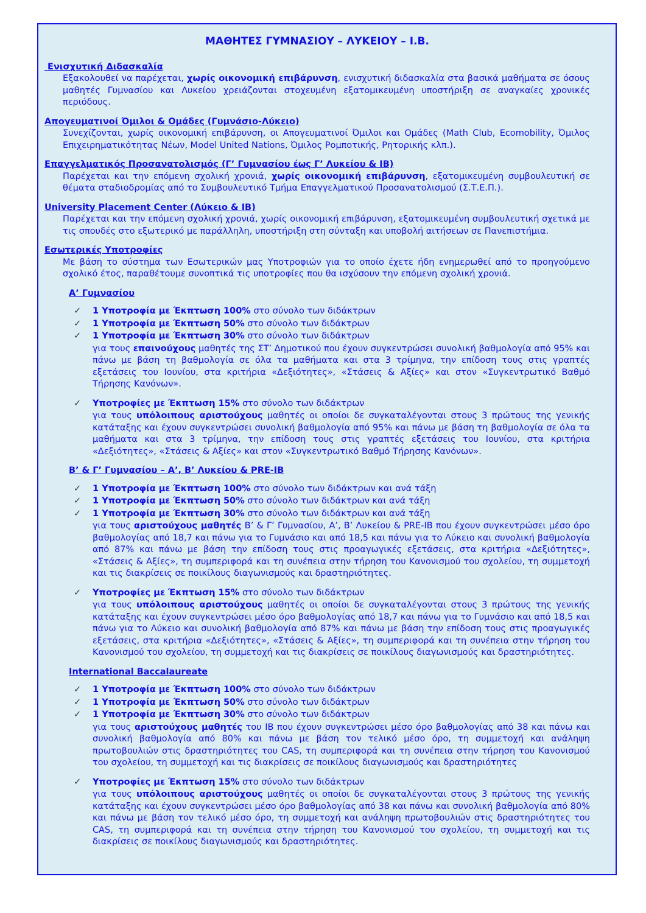ΜΑΘΗΤΕΣ ΓΥΜΝΑΣΙΟΥ – ΛΥΚΕΙΟΥ – I.B.
Ενισχυτική Διδασκαλία
Εξακολουθεί να παρέχεται, χωρίς οικονομική επιβάρυνση, ενισχυτική διδασκαλία στα βασικά μαθήματα σε όσους μαθητές Γυμνασίου και Λυκείου χρειάζονται στοχευμένη εξατομικευμένη υποστήριξη σε αναγκαίες χρονικές περιόδους.
Απογευματινοί Όμιλοι & Ομάδες (Γυμνάσιο-Λύκειο)
Συνεχίζονται, χωρίς οικονομική επιβάρυνση, οι Απογευματινοί Όμιλοι και Ομάδες (Math Club, Ecomobility, Όμιλος Επιχειρηματικότητας Νέων, Model United Nations, Όμιλος Ρομποτικής, Ρητορικής κλπ.).
Επαγγελματικός Προσανατολισμός (Γ’ Γυμνασίου έως Γ’ Λυκείου & ΙΒ)
Παρέχεται και την επόμενη σχολική χρονιά, χωρίς οικονομική επιβάρυνση, εξατομικευμένη συμβουλευτική σε θέματα σταδιοδρομίας από το Συμβουλευτικό Τμήμα Επαγγελματικού Προσανατολισμού (Σ.Τ.Ε.Π.).
University Placement Center (Λύκειο & ΙΒ)
Παρέχεται και την επόμενη σχολική χρονιά, χωρίς οικονομική επιβάρυνση, εξατομικευμένη συμβουλευτική σχετικά με τις σπουδές στο εξωτερικό με παράλληλη, υποστήριξη στη σύνταξη και υποβολή αιτήσεων σε Πανεπιστήμια.
Εσωτερικές Υποτροφίες
Με βάση το σύστημα των Εσωτερικών μας Υποτροφιών για το οποίο έχετε ήδη ενημερωθεί από το προηγούμενο σχολικό έτος, παραθέτουμε συνοπτικά τις υποτροφίες που θα ισχύσουν την επόμενη σχολική χρονιά.
Α’ Γυμνασίου
✓ 1 Υποτροφία με Έκπτωση 100% στο σύνολο των διδάκτρων
✓ 1 Υποτροφία με Έκπτωση 50% στο σύνολο των διδάκτρων
✓ 1 Υποτροφία με Έκπτωση 30% στο σύνολο των διδάκτρων
για τους επαινούχους μαθητές της ΣΤ’ Δημοτικού που έχουν συγκεντρώσει συνολική βαθμολογία από 95% και πάνω με βάση τη βαθμολογία σε όλα τα μαθήματα και στα 3 τρίμηνα, την επίδοση τους στις γραπτές εξετάσεις του Ιουνίου, στα κριτήρια «Δεξιότητες», «Στάσεις & Αξίες» και στον «Συγκεντρωτικό Βαθμό Τήρησης Κανόνων».
✓ Υποτροφίες με Έκπτωση 15% στο σύνολο των διδάκτρων
για τους υπόλοιπους αριστούχους μαθητές οι οποίοι δε συγκαταλέγονται στους 3 πρώτους της γενικής κατάταξης και έχουν συγκεντρώσει συνολική βαθμολογία από 95% και πάνω με βάση τη βαθμολογία σε όλα τα μαθήματα και στα 3 τρίμηνα, την επίδοση τους στις γραπτές εξετάσεις του Ιουνίου, στα κριτήρια «Δεξιότητες», «Στάσεις & Αξίες» και στον «Συγκεντρωτικό Βαθμό Τήρησης Κανόνων».
Β’ & Γ’ Γυμνασίου – Α’, Β’ Λυκείου & PRE-IB
✓ 1 Υποτροφία με Έκπτωση 100% στο σύνολο των διδάκτρων και ανά τάξη
✓ 1 Υποτροφία με Έκπτωση 50% στο σύνολο των διδάκτρων και ανά τάξη
✓ 1 Υποτροφία με Έκπτωση 30% στο σύνολο των διδάκτρων και ανά τάξη
για τους αριστούχους μαθητές Β’ & Γ’ Γυμνασίου, Α’, Β’ Λυκείου & PRE-IB που έχουν συγκεντρώσει μέσο όρο βαθμολογίας από 18,7 και πάνω για το Γυμνάσιο και από 18,5 και πάνω για το Λύκειο και συνολική βαθμολογία από 87% και πάνω με βάση την επίδοση τους στις προαγωγικές εξετάσεις, στα κριτήρια «Δεξιότητες», «Στάσεις & Αξίες», τη συμπεριφορά και τη συνέπεια στην τήρηση του Κανονισμού του σχολείου, τη συμμετοχή και τις διακρίσεις σε ποικίλους διαγωνισμούς και δραστηριότητες.
✓ Υποτροφίες με Έκπτωση 15% στο σύνολο των διδάκτρων
για τους υπόλοιπους αριστούχους μαθητές οι οποίοι δε συγκαταλέγονται στους 3 πρώτους της γενικής κατάταξης και έχουν συγκεντρώσει μέσο όρο βαθμολογίας από 18,7 και πάνω για το Γυμνάσιο και από 18,5 και πάνω για το Λύκειο και συνολική βαθμολογία από 87% και πάνω με βάση την επίδοση τους στις προαγωγικές εξετάσεις, στα κριτήρια «Δεξιότητες», «Στάσεις & Αξίες», τη συμπεριφορά και τη συνέπεια στην τήρηση του Κανονισμού του σχολείου, τη συμμετοχή και τις διακρίσεις σε ποικίλους διαγωνισμούς και δραστηριότητες.
International Baccalaureate
✓ 1 Υποτροφία με Έκπτωση 100% στο σύνολο των διδάκτρων
✓ 1 Υποτροφία με Έκπτωση 50% στο σύνολο των διδάκτρων
✓ 1 Υποτροφία με Έκπτωση 30% στο σύνολο των διδάκτρων
για τους αριστούχους μαθητές του ΙΒ που έχουν συγκεντρώσει μέσο όρο βαθμολογίας από 38 και πάνω και συνολική βαθμολογία από 80% και πάνω με βάση τον τελικό μέσο όρο, τη συμμετοχή και ανάληψη πρωτοβουλιών στις δραστηριότητες του CAS, τη συμπεριφορά και τη συνέπεια στην τήρηση του Κανονισμού του σχολείου, τη συμμετοχή και τις διακρίσεις σε ποικίλους διαγωνισμούς και δραστηριότητες
✓ Υποτροφίες με Έκπτωση 15% στο σύνολο των διδάκτρων
για τους υπόλοιπους αριστούχους μαθητές οι οποίοι δε συγκαταλέγονται στους 3 πρώτους της γενικής κατάταξης και έχουν συγκεντρώσει μέσο όρο βαθμολογίας από 38 και πάνω και συνολική βαθμολογία από 80% και πάνω με βάση τον τελικό μέσο όρο, τη συμμετοχή και ανάληψη πρωτοβουλιών στις δραστηριότητες του CAS, τη συμπεριφορά και τη συνέπεια στην τήρηση του Κανονισμού του σχολείου, τη συμμετοχή και τις διακρίσεις σε ποικίλους διαγωνισμούς και δραστηριότητες.